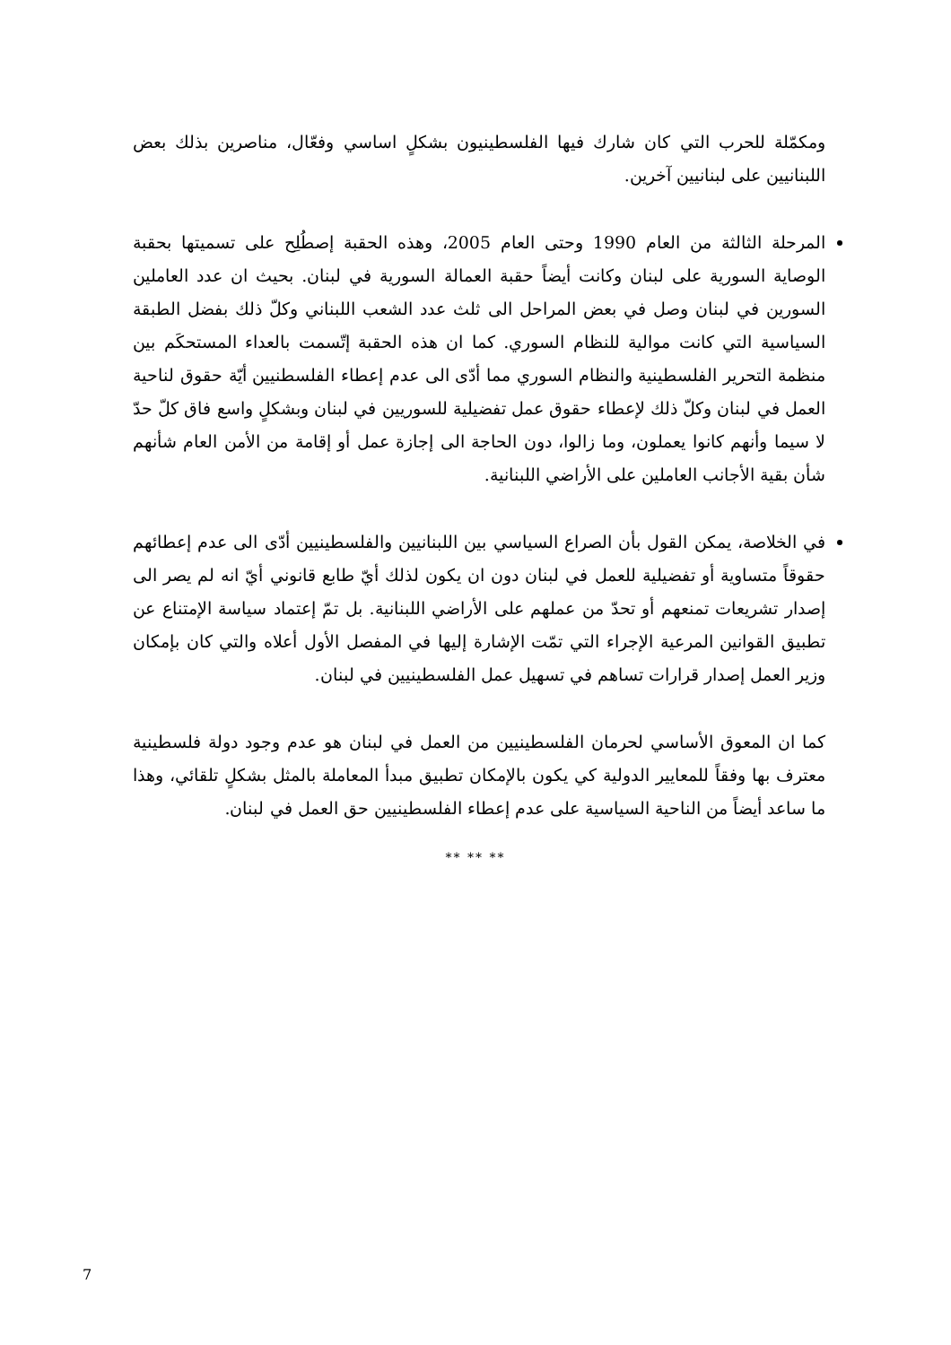ومكمّلة للحرب التي كان شارك فيها الفلسطينيون بشكلٍ اساسي وفعّال، مناصرين بذلك بعض اللبنانيين على لبنانيين آخرين.
المرحلة الثالثة من العام 1990 وحتى العام 2005، وهذه الحقبة إصطُلِح على تسميتها بحقبة الوصاية السورية على لبنان وكانت أيضاً حقبة العمالة السورية في لبنان. بحيث ان عدد العاملين السورين في لبنان وصل في بعض المراحل الى ثلث عدد الشعب اللبناني وكلّ ذلك بفضل الطبقة السياسية التي كانت موالية للنظام السوري. كما ان هذه الحقبة إتّسمت بالعداء المستحكَم بين منظمة التحرير الفلسطينية والنظام السوري مما أدّى الى عدم إعطاء الفلسطنيين أيّة حقوق لناحية العمل في لبنان وكلّ ذلك لإعطاء حقوق عمل تفضيلية للسوريين في لبنان وبشكلٍ واسع فاق كلّ حدّ لا سيما وأنهم كانوا يعملون، وما زالوا، دون الحاجة الى إجازة عمل أو إقامة من الأمن العام شأنهم شأن بقية الأجانب العاملين على الأراضي اللبنانية.
في الخلاصة، يمكن القول بأن الصراع السياسي بين اللبنانيين والفلسطينيين أدّى الى عدم إعطائهم حقوقاً متساوية أو تفضيلية للعمل في لبنان دون ان يكون لذلك أيّ طابع قانوني أيّ انه لم يصر الى إصدار تشريعات تمنعهم أو تحدّ من عملهم على الأراضي اللبنانية. بل تمّ إعتماد سياسة الإمتناع عن تطبيق القوانين المرعية الإجراء التي تمّت الإشارة إليها في المفصل الأول أعلاه والتي كان بإمكان وزير العمل إصدار قرارات تساهم في تسهيل عمل الفلسطينيين في لبنان.
كما ان المعوق الأساسي لحرمان الفلسطينيين من العمل في لبنان هو عدم وجود دولة فلسطينية معترف بها وفقاً للمعايير الدولية كي يكون بالإمكان تطبيق مبدأ المعاملة بالمثل بشكلٍ تلقائي، وهذا ما ساعد أيضاً من الناحية السياسية على عدم إعطاء الفلسطينيين حق العمل في لبنان.
** ** **
7